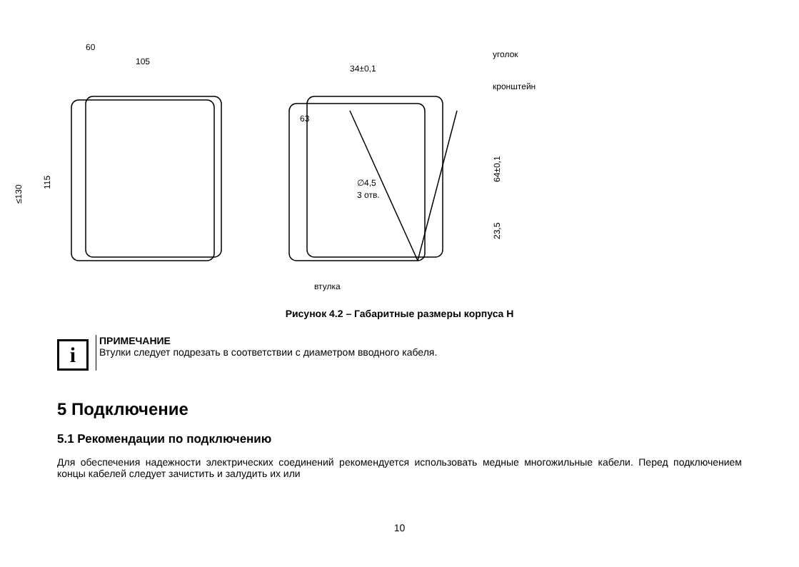60
105
≤130
115
34±0,1
уголок
кронштейн
63
∅4,5
3 отв.
64±0,1
23,5
втулка
Рисунок 4.2 – Габаритные размеры корпуса Н
i
ПРИМЕЧАНИЕ
Втулки следует подрезать в соответствии с диаметром вводного кабеля.
5 Подключение
5.1 Рекомендации по подключению
Для обеспечения надежности электрических соединений рекомендуется использовать медные многожильные кабели. Перед подключением концы кабелей следует зачистить и залудить их или
10